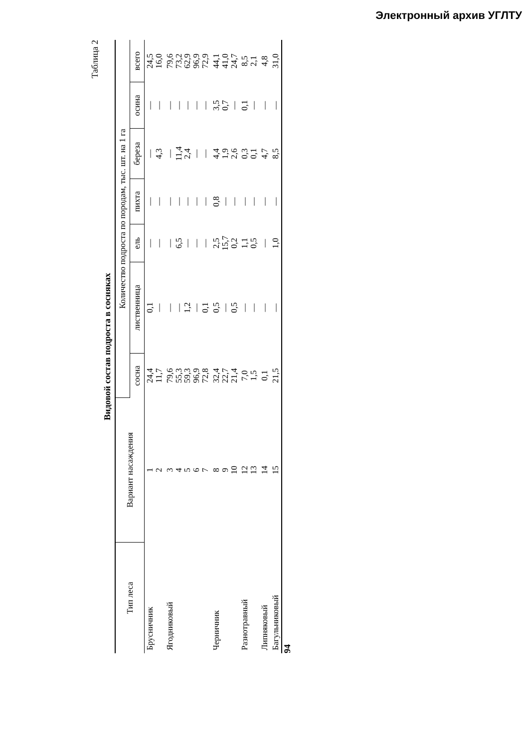Электронный архив УГЛТУ
Таблица 2
Видовой состав подроста в сосняках
| Тип леса | Вариант насаждения | Количество подроста по породам, тыс. шт. на 1 га | | | | | | |
| --- | --- | --- | --- | --- | --- | --- | --- | --- |
| | | сосна | лиственница | ель | пихта | береза | осина | всего |
| Брусничник | 1 2 | 24,4 11,7 | 0,1 — | — — | — — | — 4,3 | — — | 24,5 16,0 |
| Ягодниковый | 3 4 5 6 7 | 79,6 55,3 59,3 96,9 72,8 | — — 1,2 — 0,1 | — 6,5 — — — | — — — — — | — 11,4 2,4 — — | — — — — — | 79,6 73,2 62,9 96,9 72,9 |
| Черничник | 8 9 10 | 32,4 22,7 21,4 | 0,5 — 0,5 | 2,5 15,7 0,2 | 0,8 — — | 4,4 1,9 2,6 | 3,5 0,7 — | 44,1 41,0 24,7 |
| Разнотравный | 12 13 | 7,0 1,5 | — — | 1,1 0,5 | — — | 0,3 0,1 | 0,1 — | 8,5 2,1 |
| Липняковый | 14 | 0,1 | — | — | — | 4,7 | — | 4,8 |
| Багульниковый | 15 | 21,5 | — | 1,0 | — | 8,5 | — | 31,0 |
94